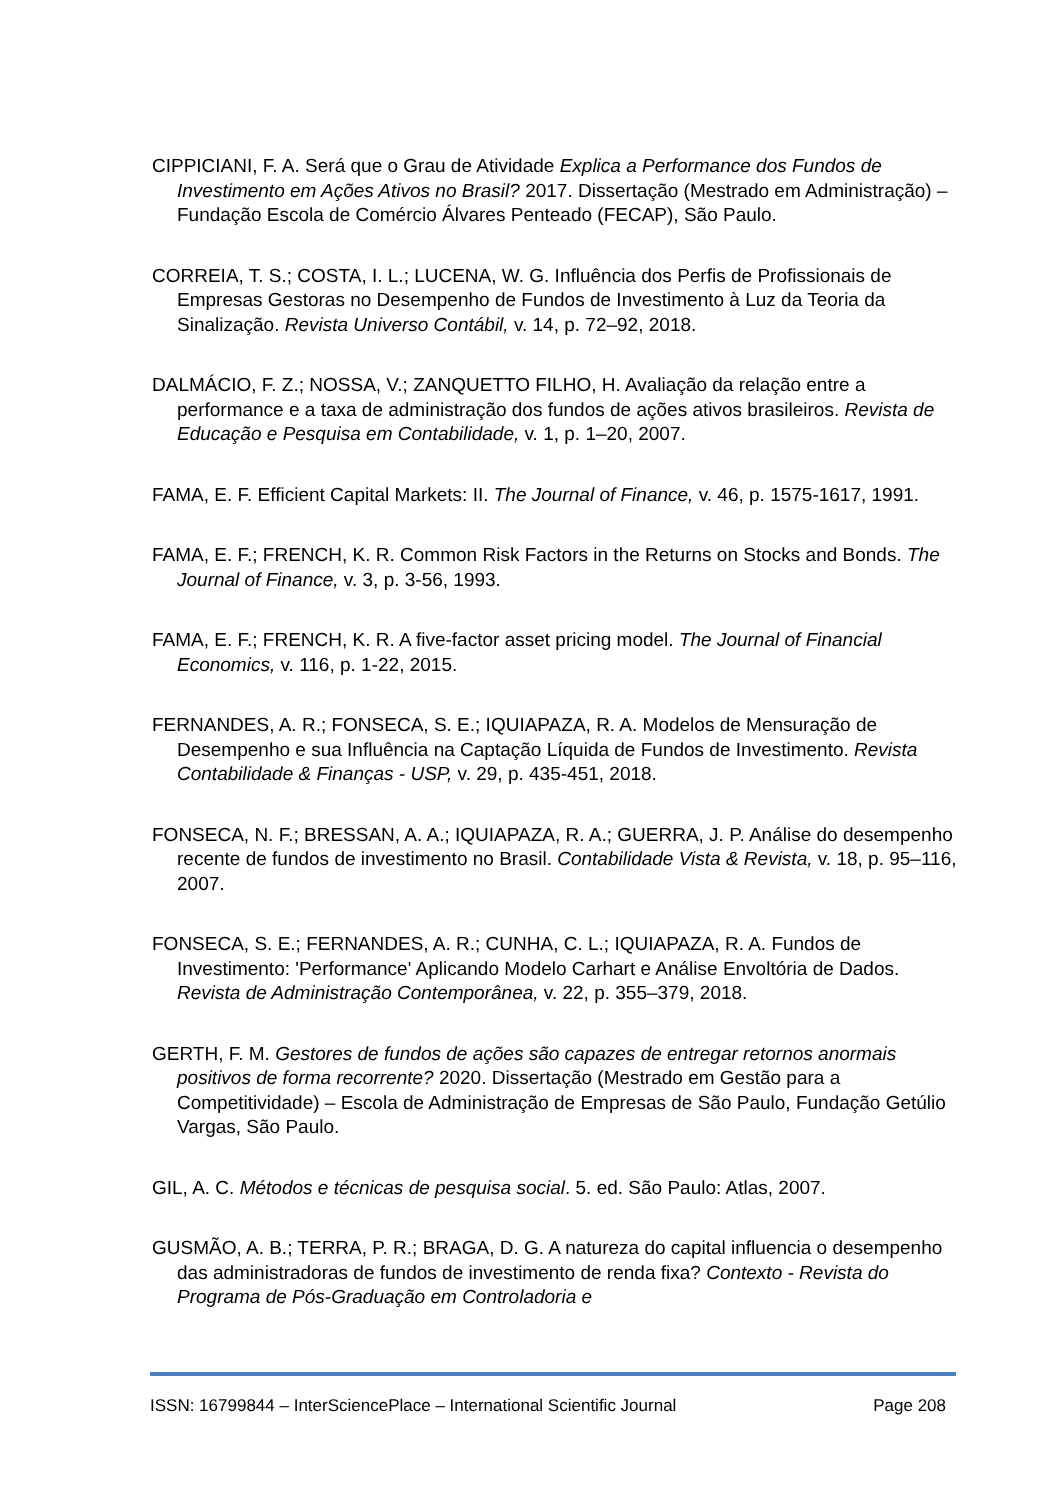CIPPICIANI, F. A. Será que o Grau de Atividade Explica a Performance dos Fundos de Investimento em Ações Ativos no Brasil? 2017. Dissertação (Mestrado em Administração) – Fundação Escola de Comércio Álvares Penteado (FECAP), São Paulo.
CORREIA, T. S.; COSTA, I. L.; LUCENA, W. G. Influência dos Perfis de Profissionais de Empresas Gestoras no Desempenho de Fundos de Investimento à Luz da Teoria da Sinalização. Revista Universo Contábil, v. 14, p. 72–92, 2018.
DALMÁCIO, F. Z.; NOSSA, V.; ZANQUETTO FILHO, H. Avaliação da relação entre a performance e a taxa de administração dos fundos de ações ativos brasileiros. Revista de Educação e Pesquisa em Contabilidade, v. 1, p. 1–20, 2007.
FAMA, E. F. Efficient Capital Markets: II. The Journal of Finance, v. 46, p. 1575-1617, 1991.
FAMA, E. F.; FRENCH, K. R. Common Risk Factors in the Returns on Stocks and Bonds. The Journal of Finance, v. 3, p. 3-56, 1993.
FAMA, E. F.; FRENCH, K. R. A five-factor asset pricing model. The Journal of Financial Economics, v. 116, p. 1-22, 2015.
FERNANDES, A. R.; FONSECA, S. E.; IQUIAPAZA, R. A. Modelos de Mensuração de Desempenho e sua Influência na Captação Líquida de Fundos de Investimento. Revista Contabilidade & Finanças - USP, v. 29, p. 435-451, 2018.
FONSECA, N. F.; BRESSAN, A. A.; IQUIAPAZA, R. A.; GUERRA, J. P. Análise do desempenho recente de fundos de investimento no Brasil. Contabilidade Vista & Revista, v. 18, p. 95–116, 2007.
FONSECA, S. E.; FERNANDES, A. R.; CUNHA, C. L.; IQUIAPAZA, R. A. Fundos de Investimento: 'Performance' Aplicando Modelo Carhart e Análise Envoltória de Dados. Revista de Administração Contemporânea, v. 22, p. 355–379, 2018.
GERTH, F. M. Gestores de fundos de ações são capazes de entregar retornos anormais positivos de forma recorrente? 2020. Dissertação (Mestrado em Gestão para a Competitividade) – Escola de Administração de Empresas de São Paulo, Fundação Getúlio Vargas, São Paulo.
GIL, A. C. Métodos e técnicas de pesquisa social. 5. ed. São Paulo: Atlas, 2007.
GUSMÃO, A. B.; TERRA, P. R.; BRAGA, D. G. A natureza do capital influencia o desempenho das administradoras de fundos de investimento de renda fixa? Contexto - Revista do Programa de Pós-Graduação em Controladoria e
ISSN: 16799844 – InterSciencePlace – International Scientific Journal Page 208